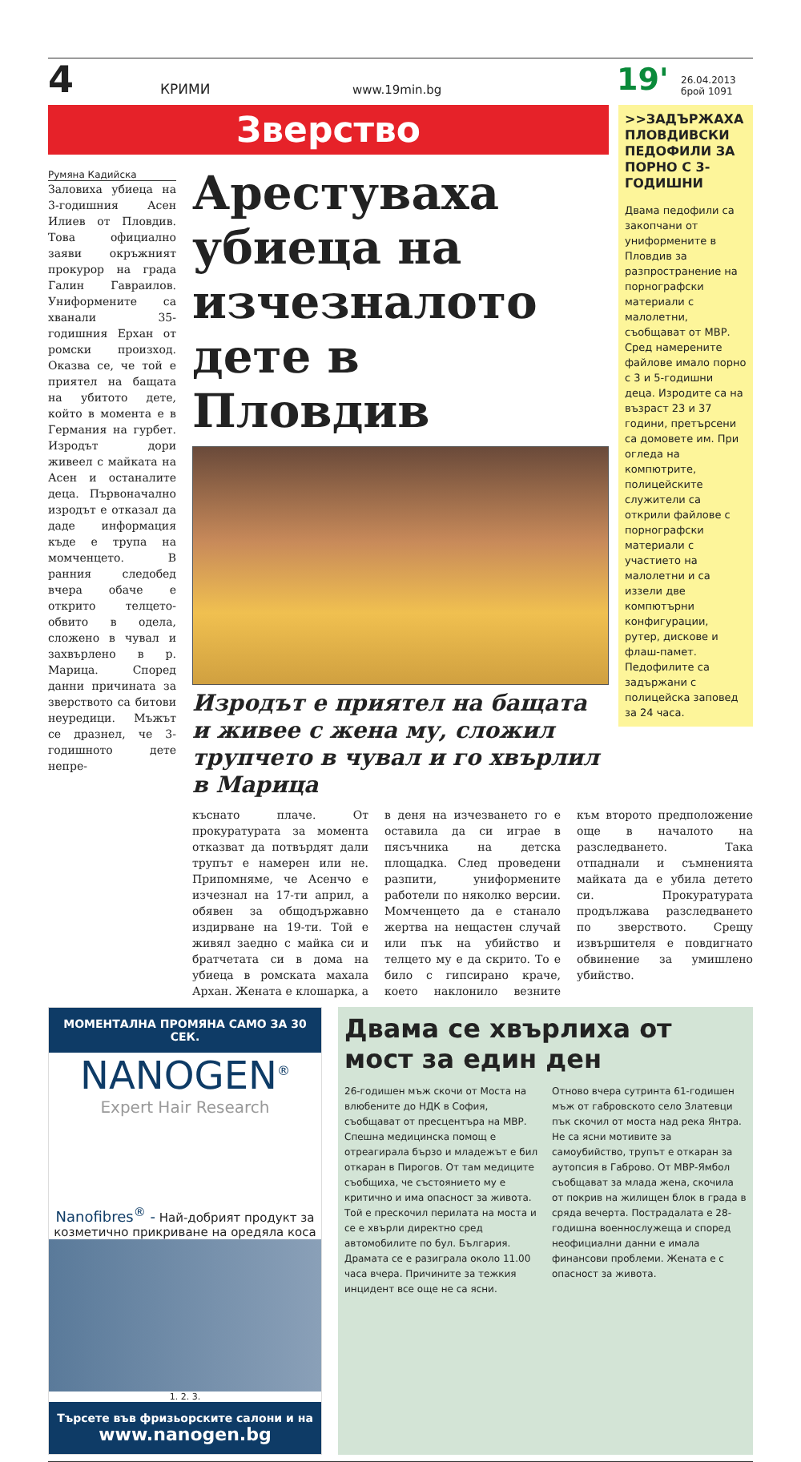4
КРИМИ
www.19min.bg
19'
26.04.2013
брой 1091
Зверство
Румяна Кадийска
Заловиха убиеца на 3-годишния Асен Илиев от Пловдив. Това официално заяви окръжният прокурор на града Галин Гавраилов. Униформените са хванали 35-годишния Ерхан от ромски произход. Оказва се, че той е приятел на бащата на убитото дете, който в момента е в Германия на гурбет. Изродът дори живеел с майката на Асен и останалите деца. Първоначално изродът е отказал да даде информация къде е трупа на момченцето. В ранния следобед вчера обаче е открито телцето-обвито в одела, сложено в чувал и захвърлено в р. Марица. Според данни причината за зверството са битови неуредици. Мъжът се дразнел, че 3-годишното дете непре-
Арестуваха убиеца на изчезналото дете в Пловдив
Изродът е приятел на бащата и живее с жена му, сложил трупчето в чувал и го хвърлил в Марица
>>ЗАДЪРЖАХА ПЛОВДИВСКИ ПЕДОФИЛИ ЗА ПОРНО С 3-ГОДИШНИ
Двама педофили са закопчани от униформените в Пловдив за разпространение на порнографски материали с малолетни, съобщават от МВР. Сред намерените файлове имало порно с 3 и 5-годишни деца. Изродите са на възраст 23 и 37 години, претърсени са домовете им. При огледа на компютрите, полицейските служители са открили файлове с порнографски материали с участието на малолетни и са иззели две компютърни конфигурации, рутер, дискове и флаш-памет. Педофилите са задържани с полицейска заповед за 24 часа.
къснато плаче. От прокуратурата за момента отказват да потвърдят дали трупът е намерен или не. Припомняме, че Асенчо е изчезнал на 17-ти април, а обявен за общодържавно издирване на 19-ти. Той е живял заедно с майка си и братчетата си в дома на убиеца в ромската махала Архан. Жената е клошарка, а в деня на изчезването го е оставила да си играе в пясъчника на детска площадка. След проведени разпити, униформените работели по няколко версии. Момченцето да е станало жертва на нещастен случай или пък на убийство и телцето му е да скрито. То е било с гипсирано краче, което наклонило везните към второто предположение още в началото на разследването. Така отпаднали и съмненията майката да е убила детето си. Прокуратурата продължава разследването по зверството. Срещу извършителя е повдигнато обвинение за умишлено убийство.
МОМЕНТАЛНА ПРОМЯНА САМО ЗА 30 СЕК.
NANOGEN<sup>®</sup>
Expert Hair Research
Nanofibres<sup>®</sup> - Най-добрият продукт за козметично прикриване на оредяла коса
1. 2. 3.
Търсете във фризьорските салони и на
www.nanogen.bg
Двама се хвърлиха от мост за един ден
26-годишен мъж скочи от Моста на влюбените до НДК в София, съобщават от пресцентъра на МВР. Спешна медицинска помощ е отреагирала бързо и младежът е бил откаран в Пирогов. От там медиците съобщиха, че състоянието му е критично и има опасност за живота. Той е прескочил перилата на моста и се е хвърли директно сред автомобилите по бул. България. Драмата се е разиграла около 11.00 часа вчера. Причините за тежкия инцидент все още не са ясни.
Отново вчера сутринта 61-годишен мъж от габровското село Златевци пък скочил от моста над река Янтра. Не са ясни мотивите за самоубийство, трупът е откаран за аутопсия в Габрово. От МВР-Ямбол съобщават за млада жена, скочила от покрив на жилищен блок в града в сряда вечерта. Пострадалата е 28-годишна военнослужеща и според неофициални данни е имала финансови проблеми. Жената е с опасност за живота.